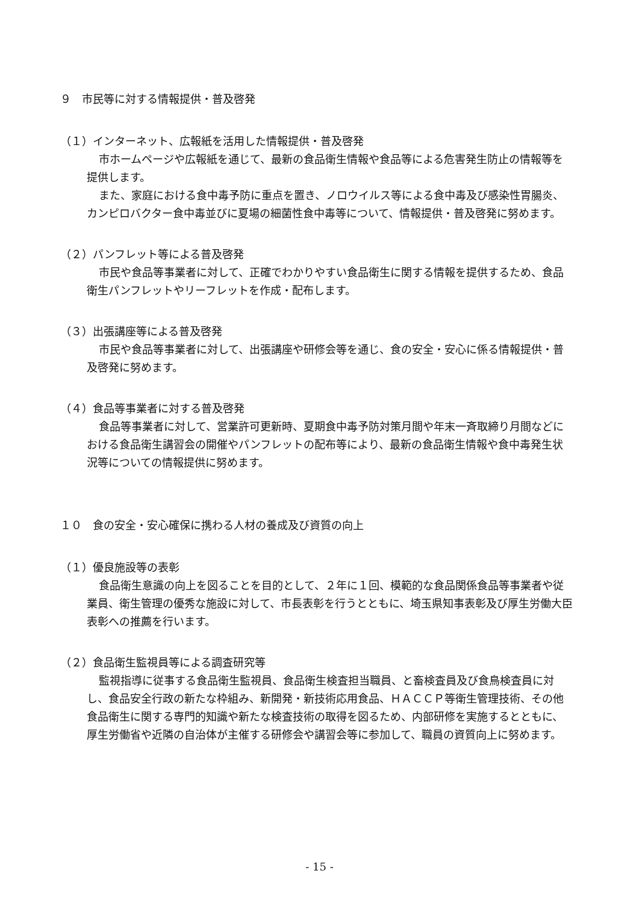９　市民等に対する情報提供・普及啓発
（１）インターネット、広報紙を活用した情報提供・普及啓発
市ホームページや広報紙を通じて、最新の食品衛生情報や食品等による危害発生防止の情報等を提供します。
また、家庭における食中毒予防に重点を置き、ノロウイルス等による食中毒及び感染性胃腸炎、カンピロバクター食中毒並びに夏場の細菌性食中毒等について、情報提供・普及啓発に努めます。
（２）パンフレット等による普及啓発
市民や食品等事業者に対して、正確でわかりやすい食品衛生に関する情報を提供するため、食品衛生パンフレットやリーフレットを作成・配布します。
（３）出張講座等による普及啓発
市民や食品等事業者に対して、出張講座や研修会等を通じ、食の安全・安心に係る情報提供・普及啓発に努めます。
（４）食品等事業者に対する普及啓発
食品等事業者に対して、営業許可更新時、夏期食中毒予防対策月間や年末一斉取締り月間などにおける食品衛生講習会の開催やパンフレットの配布等により、最新の食品衛生情報や食中毒発生状況等についての情報提供に努めます。
１０　食の安全・安心確保に携わる人材の養成及び資質の向上
（１）優良施設等の表彰
食品衛生意識の向上を図ることを目的として、２年に１回、模範的な食品関係食品等事業者や従業員、衛生管理の優秀な施設に対して、市長表彰を行うとともに、埼玉県知事表彰及び厚生労働大臣表彰への推薦を行います。
（２）食品衛生監視員等による調査研究等
監視指導に従事する食品衛生監視員、食品衛生検査担当職員、と畜検査員及び食鳥検査員に対し、食品安全行政の新たな枠組み、新開発・新技術応用食品、ＨＡＣＣＰ等衛生管理技術、その他食品衛生に関する専門的知識や新たな検査技術の取得を図るため、内部研修を実施するとともに、厚生労働省や近隣の自治体が主催する研修会や講習会等に参加して、職員の資質向上に努めます。
- 15 -